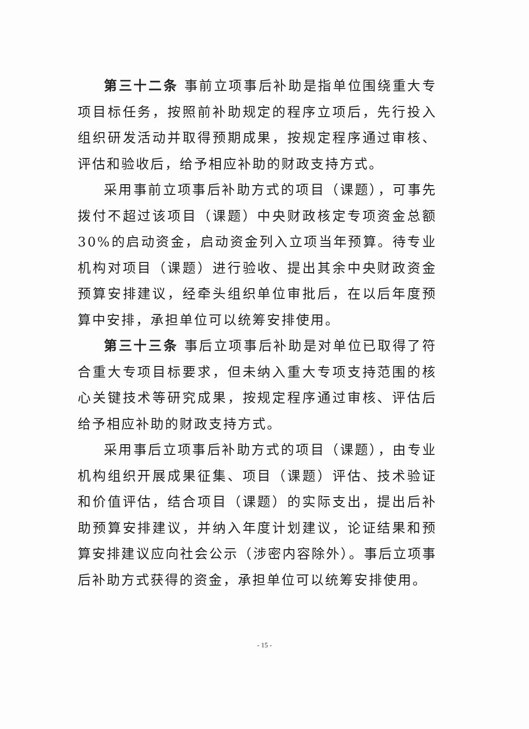第三十二条 事前立项事后补助是指单位围绕重大专项目标任务，按照前补助规定的程序立项后，先行投入组织研发活动并取得预期成果，按规定程序通过审核、评估和验收后，给予相应补助的财政支持方式。
采用事前立项事后补助方式的项目（课题），可事先拨付不超过该项目（课题）中央财政核定专项资金总额 30%的启动资金，启动资金列入立项当年预算。待专业机构对项目（课题）进行验收、提出其余中央财政资金预算安排建议，经牵头组织单位审批后，在以后年度预算中安排，承担单位可以统筹安排使用。
第三十三条 事后立项事后补助是对单位已取得了符合重大专项目标要求，但未纳入重大专项支持范围的核心关键技术等研究成果，按规定程序通过审核、评估后给予相应补助的财政支持方式。
采用事后立项事后补助方式的项目（课题），由专业机构组织开展成果征集、项目（课题）评估、技术验证和价值评估，结合项目（课题）的实际支出，提出后补助预算安排建议，并纳入年度计划建议，论证结果和预算安排建议应向社会公示（涉密内容除外）。事后立项事后补助方式获得的资金，承担单位可以统筹安排使用。
- 15 -